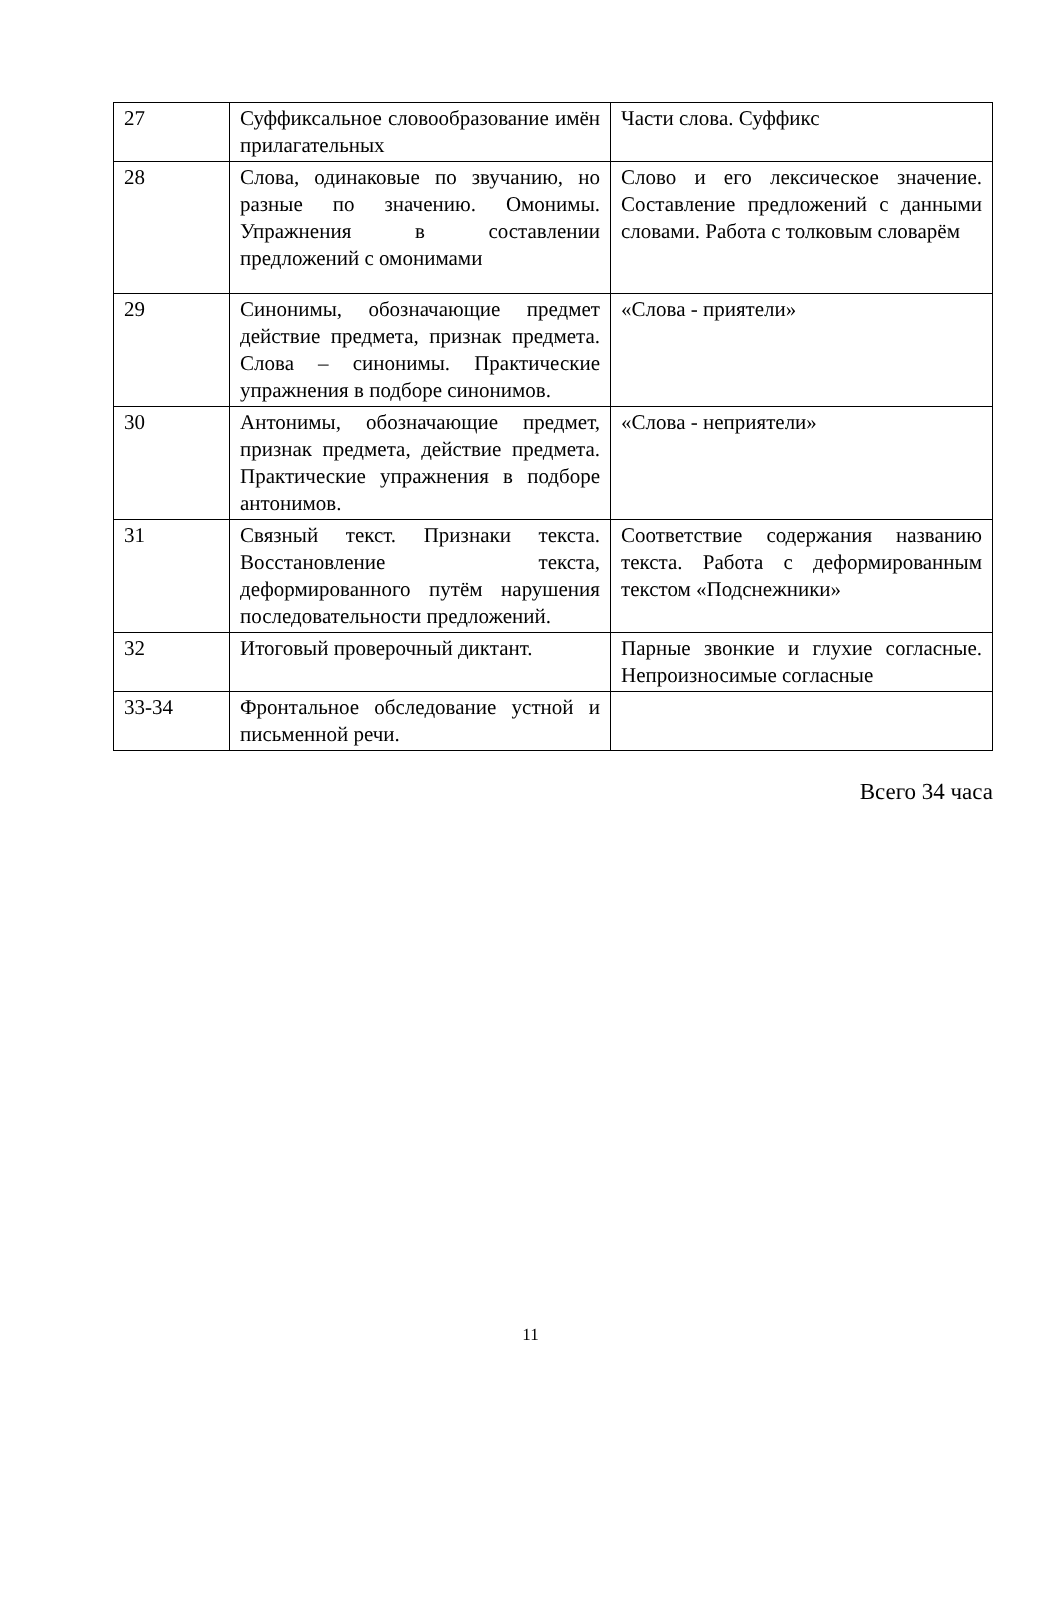| 27 | Суффиксальное словообразование имён прилагательных | Части слова. Суффикс |
| 28 | Слова, одинаковые по звучанию, но разные по значению. Омонимы. Упражнения в составлении предложений с омонимами | Слово и его лексическое значение. Составление предложений с данными словами. Работа с толковым словарём |
| 29 | Синонимы, обозначающие предмет действие предмета, признак предмета. Слова – синонимы. Практические упражнения в подборе синонимов. | «Слова - приятели» |
| 30 | Антонимы, обозначающие предмет, признак предмета, действие предмета. Практические упражнения в подборе антонимов. | «Слова - неприятели» |
| 31 | Связный текст. Признаки текста. Восстановление текста, деформированного путём нарушения последовательности предложений. | Соответствие содержания названию текста. Работа с деформированным текстом «Подснежники» |
| 32 | Итоговый проверочный диктант. | Парные звонкие и глухие согласные. Непроизносимые согласные |
| 33-34 | Фронтальное обследование устной и письменной речи. | |
Всего 34 часа
11